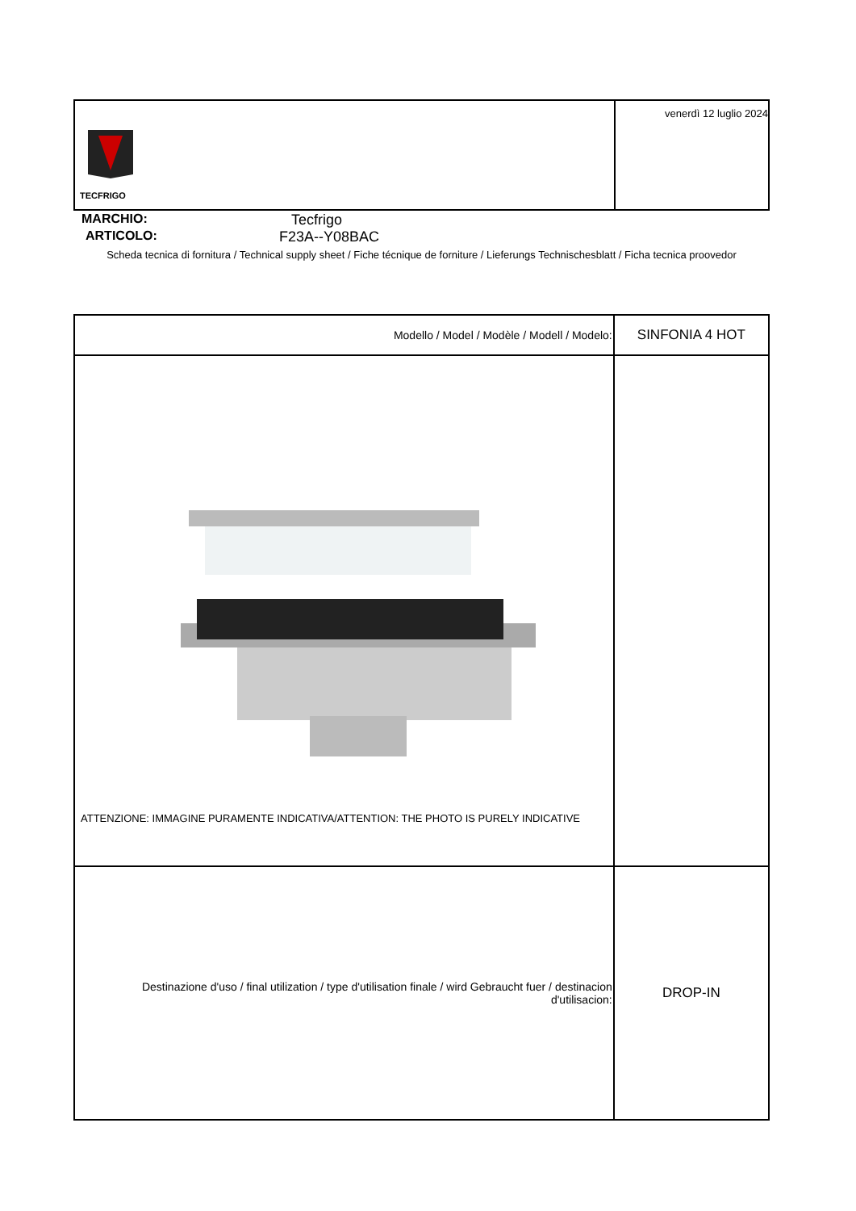| TECFRIGO | venerdì 12 luglio 2024 |
MARCHIO: Tecfrigo
ARTICOLO: F23A--Y08BAC
Scheda tecnica di fornitura / Technical supply sheet / Fiche técnique de forniture / Lieferungs Technischesblatt / Ficha tecnica proovedor
| Modello / Model / Modèle / Modell / Modelo: | SINFONIA 4 HOT |
| ATTENZIONE: IMMAGINE PURAMENTE INDICATIVA/ATTENTION: THE PHOTO IS PURELY INDICATIVE | |
| Destinazione d'uso / final utilization / type d'utilisation finale / wird Gebraucht fuer / destinacion d'utilisacion: | DROP-IN |